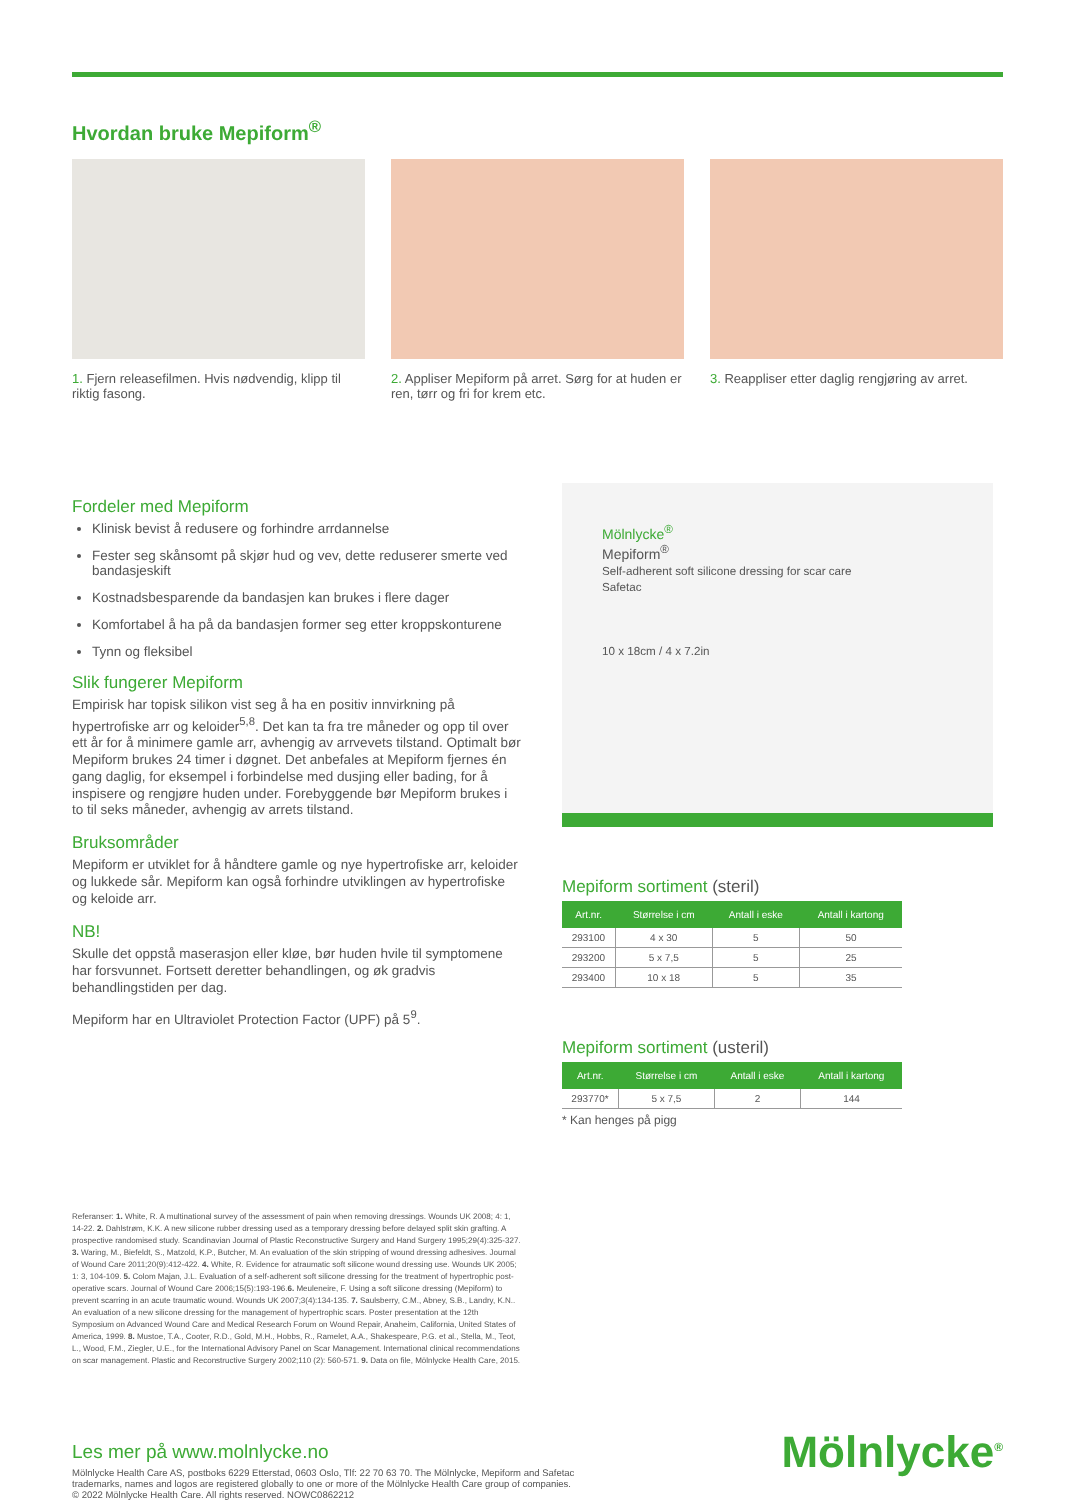Hvordan bruke Mepiform<sup>®</sup>
1. Fjern releasefilmen. Hvis nødvendig, klipp til riktig fasong.
2. Appliser Mepiform på arret. Sørg for at huden er ren, tørr og fri for krem etc.
3. Reappliser etter daglig rengjøring av arret.
Fordeler med Mepiform
Klinisk bevist å redusere og forhindre arrdannelse
Fester seg skånsomt på skjør hud og vev, dette reduserer smerte ved bandasjeskift
Kostnadsbesparende da bandasjen kan brukes i flere dager
Komfortabel å ha på da bandasjen former seg etter kroppskonturene
Tynn og fleksibel
Slik fungerer Mepiform
Empirisk har topisk silikon vist seg å ha en positiv innvirkning på hypertrofiske arr og keloider<sup>5,8</sup>. Det kan ta fra tre måneder og opp til over ett år for å minimere gamle arr, avhengig av arrvevets tilstand. Optimalt bør Mepiform brukes 24 timer i døgnet. Det anbefales at Mepiform fjernes én gang daglig, for eksempel i forbindelse med dusjing eller bading, for å inspisere og rengjøre huden under. Forebyggende bør Mepiform brukes i to til seks måneder, avhengig av arrets tilstand.
Bruksområder
Mepiform er utviklet for å håndtere gamle og nye hypertrofiske arr, keloider og lukkede sår. Mepiform kan også forhindre utviklingen av hypertrofiske og keloide arr.
NB!
Skulle det oppstå maserasjon eller kløe, bør huden hvile til symptomene har forsvunnet. Fortsett deretter behandlingen, og øk gradvis behandlingstiden per dag.
Mepiform har en Ultraviolet Protection Factor (UPF) på 5<sup>9</sup>.
Mölnlycke<sup>®</sup>
Mepiform<sup>®</sup>
Self-adherent soft silicone dressing for scar care
Safetac
10 x 18cm / 4 x 7.2in
Mepiform sortiment (steril)
| Art.nr. | Størrelse i cm | Antall i eske | Antall i kartong |
| --- | --- | --- | --- |
| 293100 | 4 x 30 | 5 | 50 |
| 293200 | 5 x 7,5 | 5 | 25 |
| 293400 | 10 x 18 | 5 | 35 |
Mepiform sortiment (usteril)
| Art.nr. | Størrelse i cm | Antall i eske | Antall i kartong |
| --- | --- | --- | --- |
| 293770* | 5 x 7,5 | 2 | 144 |
* Kan henges på pigg
Referanser: 1. White, R. A multinational survey of the assessment of pain when removing dressings. Wounds UK 2008; 4: 1, 14-22. 2. Dahlstrøm, K.K. A new silicone rubber dressing used as a temporary dressing before delayed split skin grafting. A prospective randomised study. Scandinavian Journal of Plastic Reconstructive Surgery and Hand Surgery 1995;29(4):325-327. 3. Waring, M., Biefeldt, S., Matzold, K.P., Butcher, M. An evaluation of the skin stripping of wound dressing adhesives. Journal of Wound Care 2011;20(9):412-422. 4. White, R. Evidence for atraumatic soft silicone wound dressing use. Wounds UK 2005; 1: 3, 104-109. 5. Colom Majan, J.L. Evaluation of a self-adherent soft silicone dressing for the treatment of hypertrophic post-operative scars. Journal of Wound Care 2006;15(5):193-196.6. Meuleneire, F. Using a soft silicone dressing (Mepiform) to prevent scarring in an acute traumatic wound. Wounds UK 2007;3(4):134-135. 7. Saulsberry, C.M., Abney, S.B., Landry, K.N.. An evaluation of a new silicone dressing for the management of hypertrophic scars. Poster presentation at the 12th Symposium on Advanced Wound Care and Medical Research Forum on Wound Repair, Anaheim, California, United States of America, 1999. 8. Mustoe, T.A., Cooter, R.D., Gold, M.H., Hobbs, R., Ramelet, A.A., Shakespeare, P.G. et al., Stella, M., Teot, L., Wood, F.M., Ziegler, U.E., for the International Advisory Panel on Scar Management. International clinical recommendations on scar management. Plastic and Reconstructive Surgery 2002;110 (2): 560-571. 9. Data on file, Mölnlycke Health Care, 2015.
Les mer på www.molnlycke.no
Mölnlycke Health Care AS, postboks 6229 Etterstad, 0603 Oslo, Tlf: 22 70 63 70. The Mölnlycke, Mepiform and Safetac
trademarks, names and logos are registered globally to one or more of the Mölnlycke Health Care group of companies.
© 2022 Mölnlycke Health Care. All rights reserved. NOWC0862212
Mölnlycke<sup>®</sup>